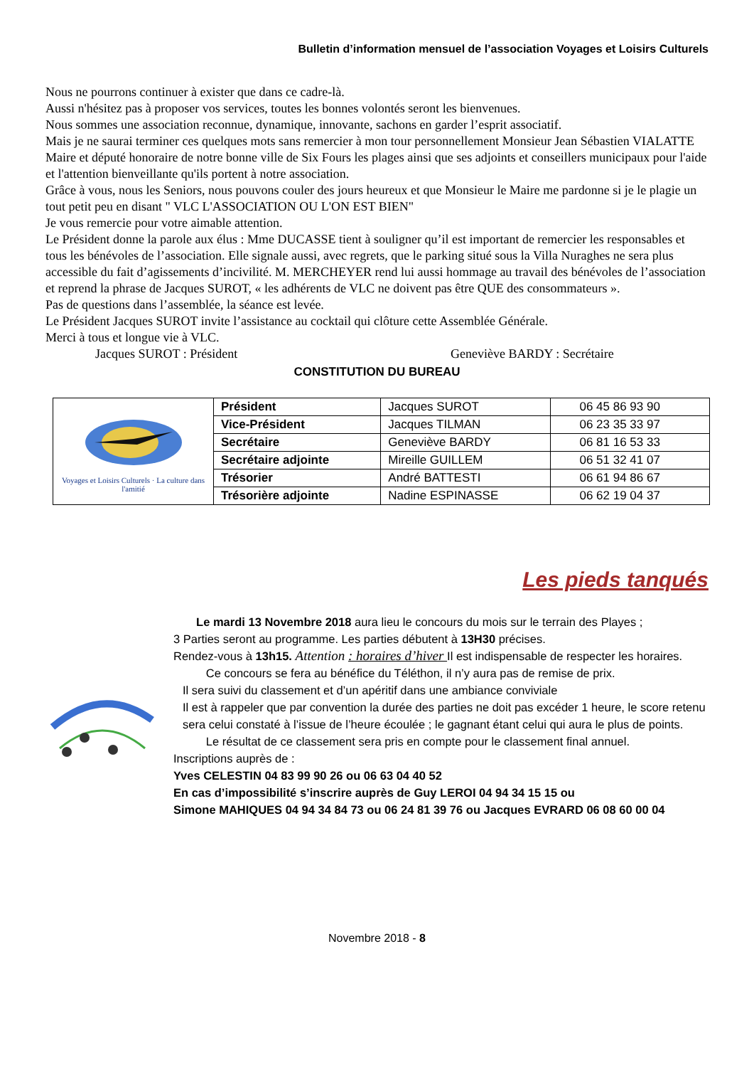Bulletin d’information mensuel de l’association Voyages et Loisirs Culturels
Nous ne pourrons continuer à exister que dans ce cadre-là.
Aussi n'hésitez pas à proposer vos services, toutes les bonnes volontés seront les bienvenues.
Nous sommes une association reconnue, dynamique, innovante, sachons en garder l’esprit associatif.
Mais je ne saurai terminer ces quelques mots sans remercier à mon tour personnellement Monsieur Jean Sébastien VIALATTE Maire et député honoraire de notre bonne ville de Six Fours les plages ainsi que ses adjoints et conseillers municipaux pour l'aide et l'attention bienveillante qu'ils portent à notre association.
Grâce à vous, nous les Seniors, nous pouvons couler des jours heureux et que Monsieur le Maire me pardonne si je le plagie un tout petit peu en disant " VLC L'ASSOCIATION OU L'ON EST BIEN"
Je vous remercie pour votre aimable attention.
Le Président donne la parole aux élus : Mme DUCASSE tient à souligner qu’il est important de remercier les responsables et tous les bénévoles de l’association. Elle signale aussi, avec regrets, que le parking situé sous la Villa Nuraghes ne sera plus accessible du fait d’agissements d’incivilité. M. MERCHEYER rend lui aussi hommage au travail des bénévoles de l’association et reprend la phrase de Jacques SUROT, « les adhérents de VLC ne doivent pas être QUE des consommateurs ».
Pas de questions dans l’assemblée, la séance est levée.
Le Président Jacques SUROT invite l’assistance au cocktail qui clôture cette Assemblée Générale.
Merci à tous et longue vie à VLC.
Jacques SUROT : Président Geneviève BARDY : Secrétaire
CONSTITUTION DU BUREAU
| Voyages et Loisirs Culturels · La culture dans l'amitié | Président | Jacques SUROT | 06 45 86 93 90 |
| | Vice-Président | Jacques TILMAN | 06 23 35 33 97 |
| | Secrétaire | Geneviève BARDY | 06 81 16 53 33 |
| | Secrétaire adjointe | Mireille GUILLEM | 06 51 32 41 07 |
| | Trésorier | André BATTESTI | 06 61 94 86 67 |
| | Trésorière adjointe | Nadine ESPINASSE | 06 62 19 04 37 |
Les pieds tanqués
Le mardi 13 Novembre 2018 aura lieu le concours du mois sur le terrain des Playes ;
3 Parties seront au programme. Les parties débutent à 13H30 précises.
Rendez-vous à 13h15. Attention : horaires d’hiver Il est indispensable de respecter les horaires.
Ce concours se fera au bénéfice du Téléthon, il n’y aura pas de remise de prix.
Il sera suivi du classement et d’un apéritif dans une ambiance conviviale
Il est à rappeler que par convention la durée des parties ne doit pas excéder 1 heure, le score retenu sera celui constaté à l’issue de l’heure écoulée ; le gagnant étant celui qui aura le plus de points.
Le résultat de ce classement sera pris en compte pour le classement final annuel.
Inscriptions auprès de :
Yves CELESTIN 04 83 99 90 26 ou 06 63 04 40 52
En cas d’impossibilité s’inscrire auprès de Guy LEROI 04 94 34 15 15 ou
Simone MAHIQUES 04 94 34 84 73 ou 06 24 81 39 76 ou Jacques EVRARD 06 08 60 00 04
Novembre 2018 - 8